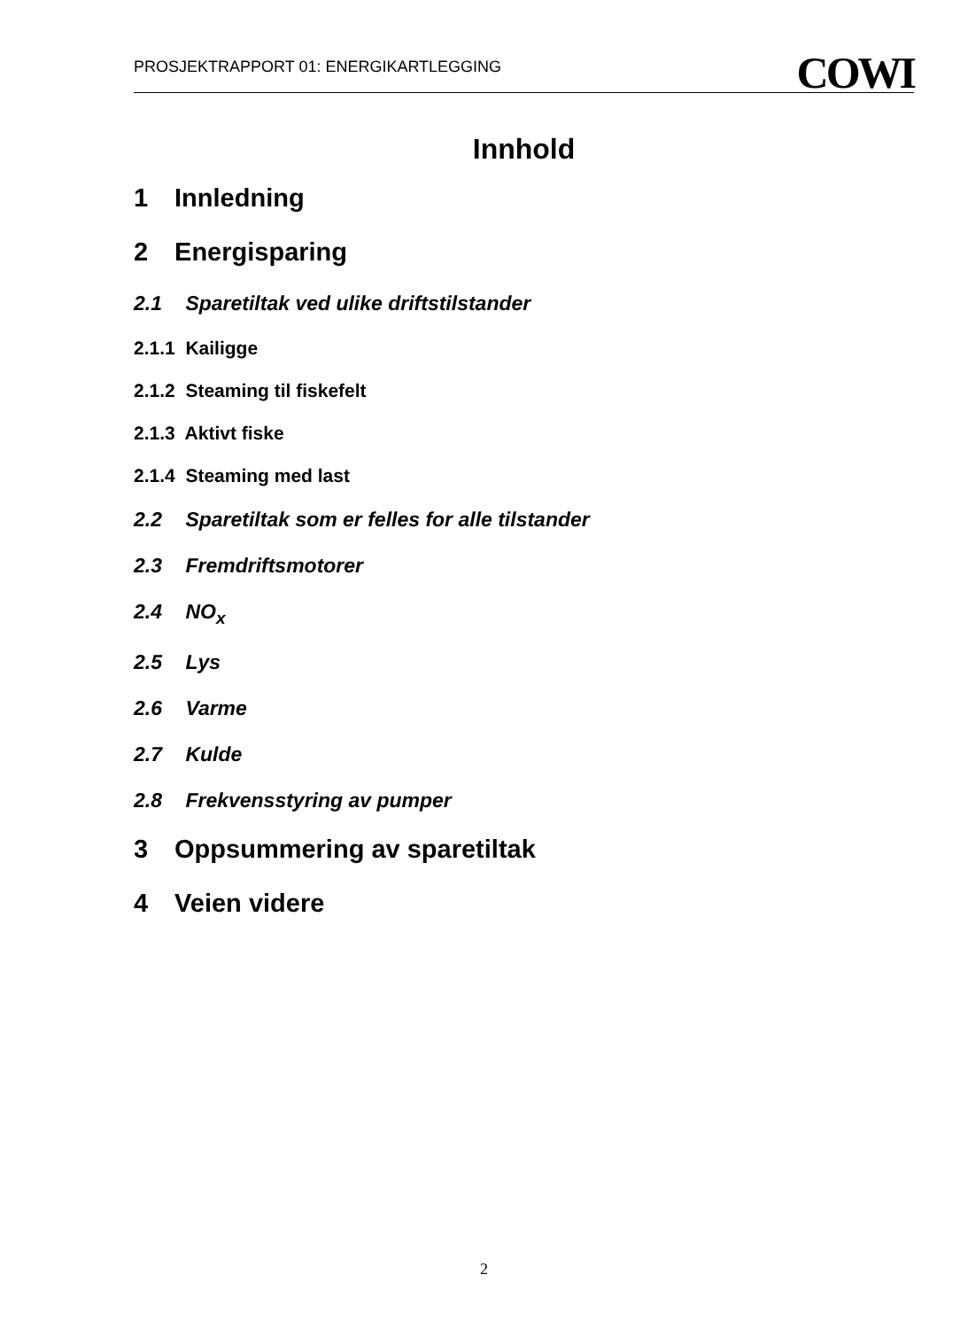PROSJEKTRAPPORT 01: ENERGIKARTLEGGING COWI
Innhold
1 Innledning
2 Energisparing
2.1 Sparetiltak ved ulike driftstilstander
2.1.1 Kailigge
2.1.2 Steaming til fiskefelt
2.1.3 Aktivt fiske
2.1.4 Steaming med last
2.2 Sparetiltak som er felles for alle tilstander
2.3 Fremdriftsmotorer
2.4 NO<sub>x</sub>
2.5 Lys
2.6 Varme
2.7 Kulde
2.8 Frekvensstyring av pumper
3 Oppsummering av sparetiltak
4 Veien videre
2